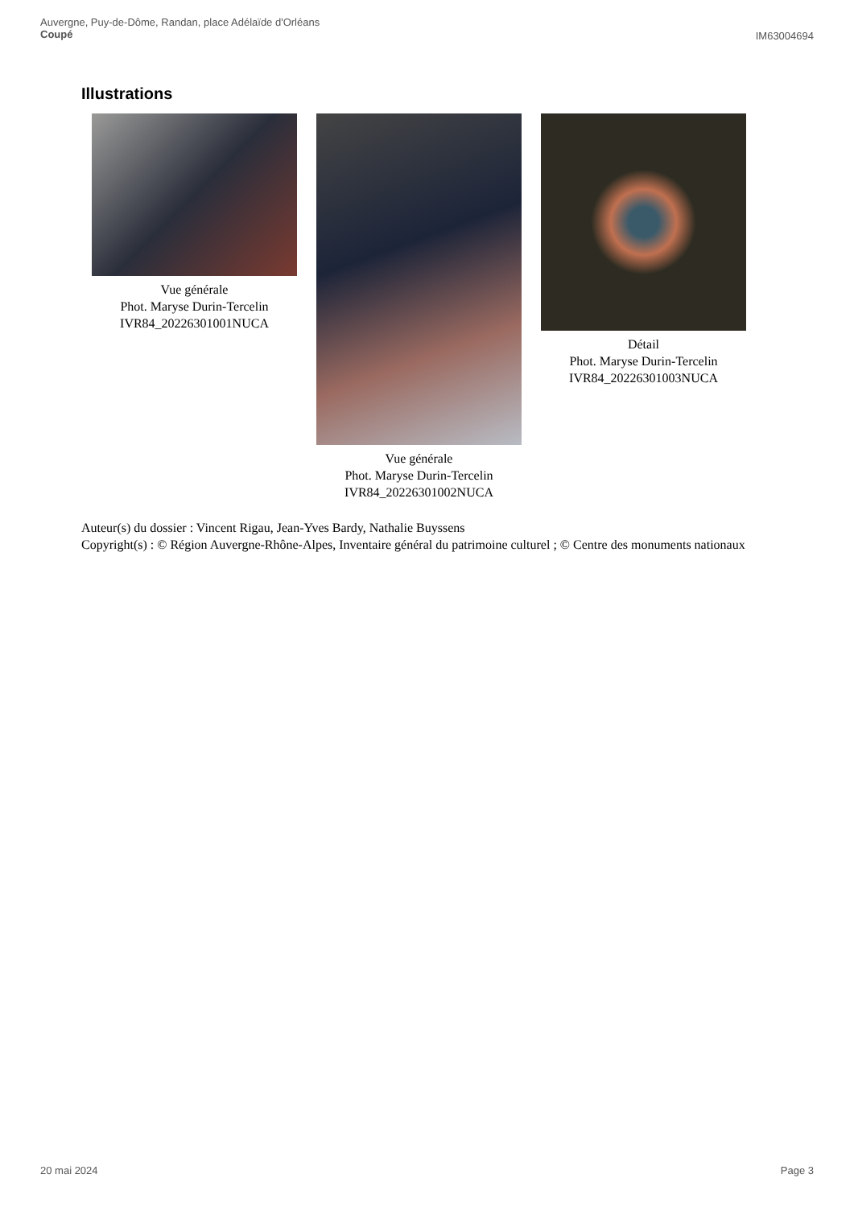Auvergne, Puy-de-Dôme, Randan, place Adélaïde d'Orléans
Coupé
IM63004694
Illustrations
Vue générale
Phot. Maryse Durin-Tercelin
IVR84_20226301001NUCA
Vue générale
Phot. Maryse Durin-Tercelin
IVR84_20226301002NUCA
Détail
Phot. Maryse Durin-Tercelin
IVR84_20226301003NUCA
Auteur(s) du dossier : Vincent Rigau, Jean-Yves Bardy, Nathalie Buyssens
Copyright(s) : © Région Auvergne-Rhône-Alpes, Inventaire général du patrimoine culturel ; © Centre des monuments nationaux
20 mai 2024 Page 3